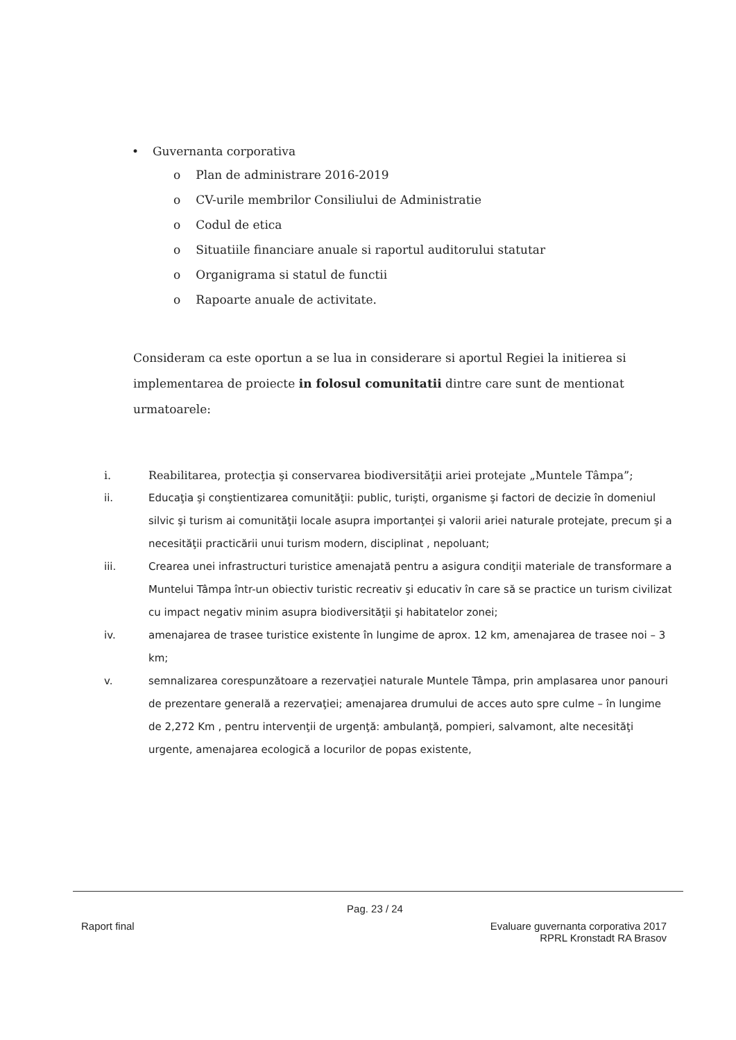• Guvernanta corporativa
o Plan de administrare 2016-2019
o CV-urile membrilor Consiliului de Administratie
o Codul de etica
o Situatiile financiare anuale si raportul auditorului statutar
o Organigrama si statul de functii
o Rapoarte anuale de activitate.
Consideram ca este oportun a se lua in considerare si aportul Regiei la initierea si implementarea de proiecte in folosul comunitatii dintre care sunt de mentionat urmatoarele:
i. Reabilitarea, protecţia şi conservarea biodiversităţii ariei protejate „Muntele Tâmpa”;
ii. Educaţia şi conştientizarea comunităţii: public, turişti, organisme şi factori de decizie în domeniul silvic şi turism ai comunităţii locale asupra importanţei şi valorii ariei naturale protejate, precum şi a necesităţii practicării unui turism modern, disciplinat , nepoluant;
iii. Crearea unei infrastructuri turistice amenajată pentru a asigura condiţii materiale de transformare a Muntelui Tâmpa într-un obiectiv turistic recreativ şi educativ în care să se practice un turism civilizat cu impact negativ minim asupra biodiversităţii şi habitatelor zonei;
iv. amenajarea de trasee turistice existente în lungime de aprox. 12 km, amenajarea de trasee noi – 3 km;
v. semnalizarea corespunzătoare a rezervaţiei naturale Muntele Tâmpa, prin amplasarea unor panouri de prezentare generală a rezervaţiei; amenajarea drumului de acces auto spre culme – în lungime de 2,272 Km , pentru intervenţii de urgenţă: ambulanţă, pompieri, salvamont, alte necesităţi urgente, amenajarea ecologică a locurilor de popas existente,
Pag. 23 / 24
Raport final Evaluare guvernanta corporativa 2017
RPRL Kronstadt RA Brasov